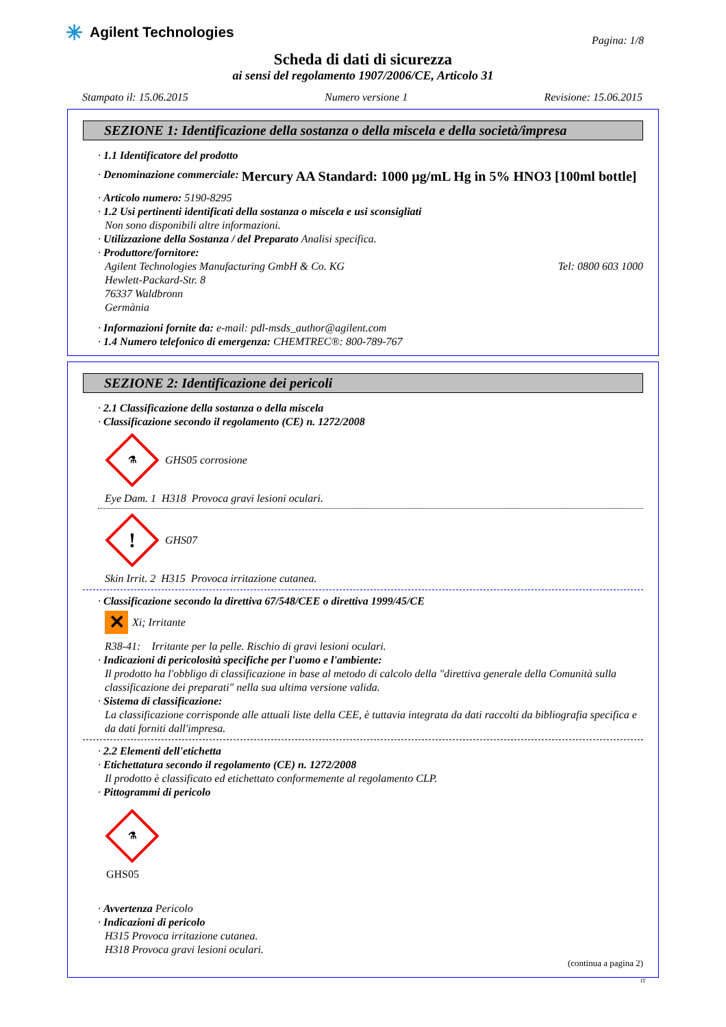✳ Agilent Technologies
Pagina: 1/8
Scheda di dati di sicurezza
ai sensi del regolamento 1907/2006/CE, Articolo 31
Stampato il: 15.06.2015 Numero versione 1 Revisione: 15.06.2015
SEZIONE 1: Identificazione della sostanza o della miscela e della società/impresa
· 1.1 Identificatore del prodotto
· Denominazione commerciale: Mercury AA Standard: 1000 µg/mL Hg in 5% HNO3 [100ml bottle]
· Articolo numero: 5190-8295
· 1.2 Usi pertinenti identificati della sostanza o miscela e usi sconsigliati
Non sono disponibili altre informazioni.
· Utilizzazione della Sostanza / del Preparato Analisi specifica.
· Produttore/fornitore:
Agilent Technologies Manufacturing GmbH & Co. KG Tel: 0800 603 1000
Hewlett-Packard-Str. 8
76337 Waldbronn
Germània
· Informazioni fornite da: e-mail: pdl-msds_author@agilent.com
· 1.4 Numero telefonico di emergenza: CHEMTREC®: 800-789-767
SEZIONE 2: Identificazione dei pericoli
· 2.1 Classificazione della sostanza o della miscela
· Classificazione secondo il regolamento (CE) n. 1272/2008
⚗
GHS05 corrosione
Eye Dam. 1 H318 Provoca gravi lesioni oculari.
!
GHS07
Skin Irrit. 2 H315 Provoca irritazione cutanea.
· Classificazione secondo la direttiva 67/548/CEE o direttiva 1999/45/CE
✕ Xi; Irritante
R38-41: Irritante per la pelle. Rischio di gravi lesioni oculari.
· Indicazioni di pericolosità specifiche per l'uomo e l'ambiente:
Il prodotto ha l'obbligo di classificazione in base al metodo di calcolo della "direttiva generale della Comunità sulla classificazione dei preparati" nella sua ultima versione valida.
· Sistema di classificazione:
La classificazione corrisponde alle attuali liste della CEE, è tuttavia integrata da dati raccolti da bibliografia specifica e da dati forniti dall'impresa.
· 2.2 Elementi dell'etichetta
· Etichettatura secondo il regolamento (CE) n. 1272/2008
Il prodotto è classificato ed etichettato conformemente al regolamento CLP.
· Pittogrammi di pericolo
⚗
GHS05
· Avvertenza Pericolo
· Indicazioni di pericolo
H315 Provoca irritazione cutanea.
H318 Provoca gravi lesioni oculari.
(continua a pagina 2)
IT